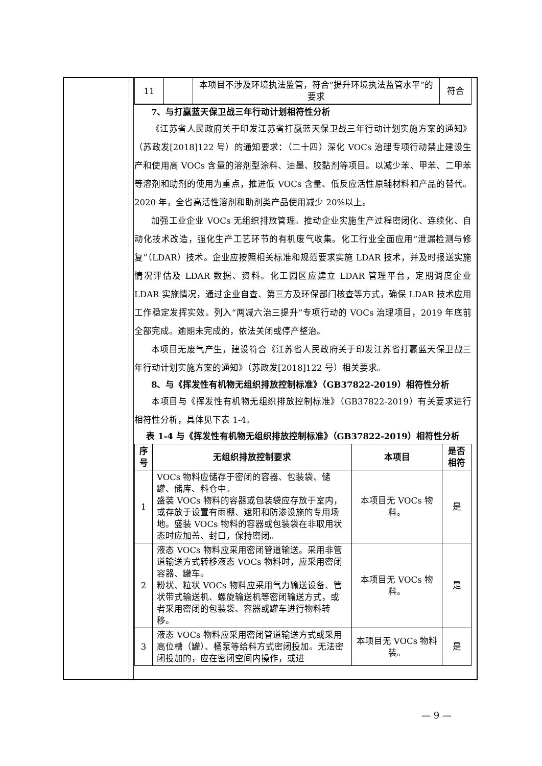| 11 | | 本项目不涉及环境执法监管，符合“提升环境执法监管水平”的要求 | 符合 |
7、与打赢蓝天保卫战三年行动计划相符性分析
《江苏省人民政府关于印发江苏省打赢蓝天保卫战三年行动计划实施方案的通知》（苏政发[2018]122 号）的通知要求：（二十四）深化 VOCs 治理专项行动禁止建设生产和使用高 VOCs 含量的溶剂型涂料、油墨、胶黏剂等项目。以减少苯、甲苯、二甲苯等溶剂和助剂的使用为重点，推进低 VOCs 含量、低反应活性原辅材料和产品的替代。2020 年，全省高活性溶剂和助剂类产品使用减少 20%以上。
加强工业企业 VOCs 无组织排放管理。推动企业实施生产过程密闭化、连续化、自动化技术改造，强化生产工艺环节的有机废气收集。化工行业全面应用“泄漏检测与修复”（LDAR）技术。企业应按照相关标准和规范要求实施 LDAR 技术，并及时报送实施情况评估及 LDAR 数据、资料。化工园区应建立 LDAR 管理平台，定期调度企业 LDAR 实施情况，通过企业自查、第三方及环保部门核查等方式，确保 LDAR 技术应用工作稳定发挥实效。列入“两减六治三提升”专项行动的 VOCs 治理项目，2019 年底前全部完成。逾期未完成的，依法关闭或停产整治。
本项目无废气产生，建设符合《江苏省人民政府关于印发江苏省打赢蓝天保卫战三年行动计划实施方案的通知》（苏政发[2018]122 号）相关要求。
8、与《挥发性有机物无组织排放控制标准》（GB37822-2019）相符性分析
本项目与《挥发性有机物无组织排放控制标准》（GB37822-2019）有关要求进行相符性分析，具体见下表 1-4。
表 1-4 与《挥发性有机物无组织排放控制标准》（GB37822-2019）相符性分析
| 序号 | 无组织排放控制要求 | 本项目 | 是否相符 |
| --- | --- | --- | --- |
| 1 | VOCs 物料应储存于密闭的容器、包装袋、储罐、储库、料仓中。 盛装 VOCs 物料的容器或包装袋应存放于室内，或存放于设置有雨棚、遮阳和防渗设施的专用场地。盛装 VOCs 物料的容器或包装袋在非取用状态时应加盖、封口，保持密闭。 | 本项目无 VOCs 物料。 | 是 |
| 2 | 液态 VOCs 物料应采用密闭管道输送。采用非管道输送方式转移液态 VOCs 物料时，应采用密闭容器、罐车。 粉状、粒状 VOCs 物料应采用气力输送设备、管状带式输送机、螺旋输送机等密闭输送方式，或者采用密闭的包装袋、容器或罐车进行物料转移。 | 本项目无 VOCs 物料。 | 是 |
| 3 | 液态 VOCs 物料应采用密闭管道输送方式或采用高位槽（罐）、桶泵等给料方式密闭投加。无法密闭投加的，应在密闭空间内操作，或进 | 本项目无 VOCs 物料装。 | 是 |
— 9 —